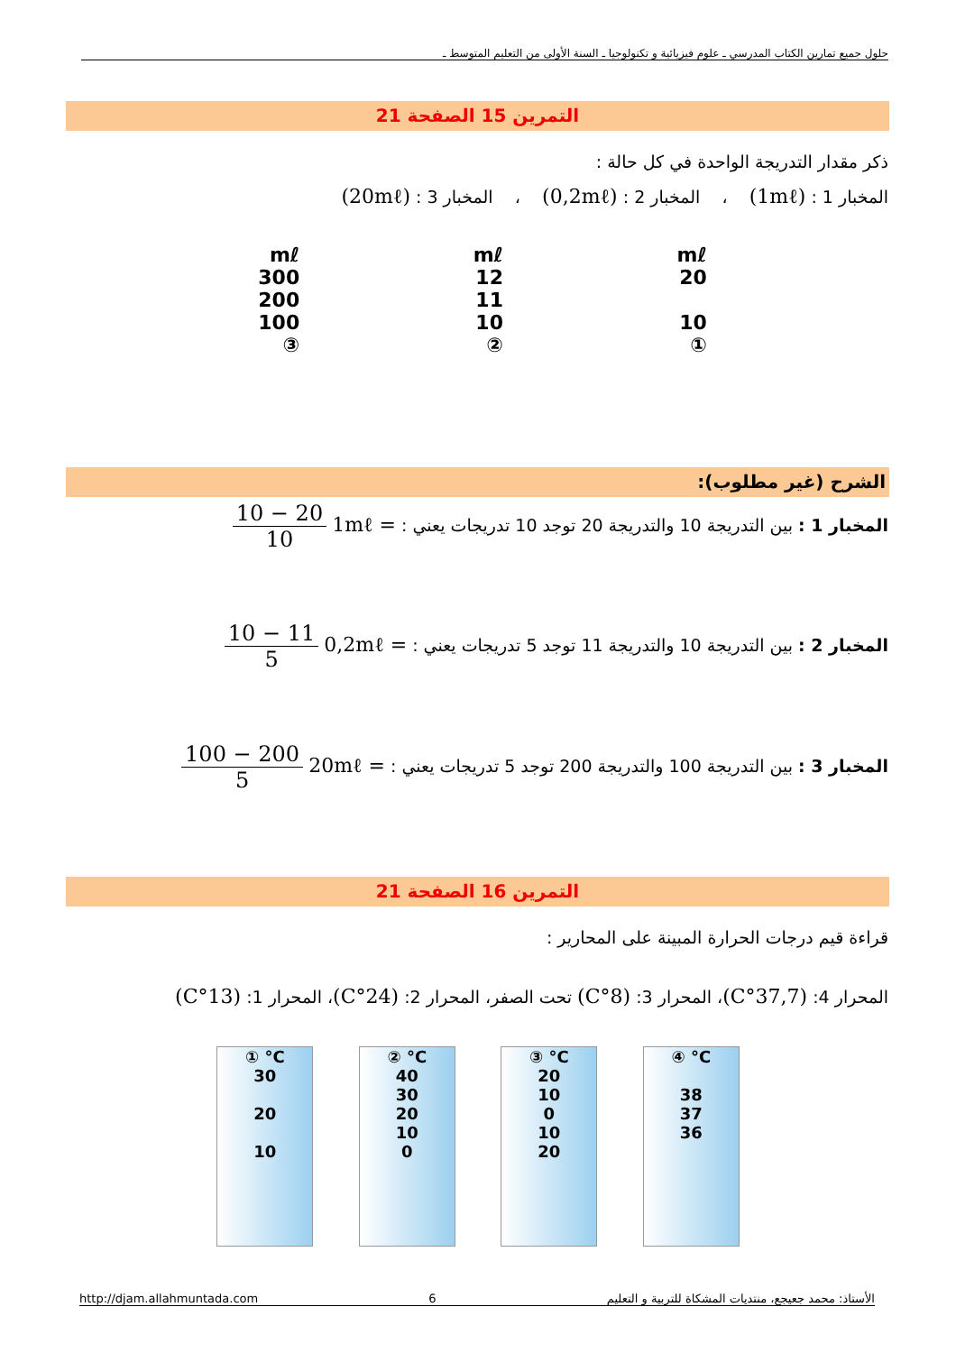حلول جميع تمارين الكتاب المدرسي ـ علوم فيزيائية و تكنولوجيا ـ السنة الأولى من التعليم المتوسط ـ
التمرين 15 الصفحة 21
ذكر مقدار التدريجة الواحدة في كل حالة :
المخبار 1 : (1mℓ) ، المخبار 2 : (0,2mℓ) ، المخبار 3 : (20mℓ)
mℓ
20
10
①
mℓ
12
11
10
②
mℓ
300
200
100
③
الشرح (غير مطلوب):
المخبار 1 : بين التدريجة 10 والتدريجة 20 توجد 10 تدريجات يعني : = 1mℓ 20 − 10 10
المخبار 2 : بين التدريجة 10 والتدريجة 11 توجد 5 تدريجات يعني : = 0,2mℓ 11 − 10 5
المخبار 3 : بين التدريجة 100 والتدريجة 200 توجد 5 تدريجات يعني : = 20mℓ 200 − 100 5
التمرين 16 الصفحة 21
قراءة قيم درجات الحرارة المبينة على المحارير :
المحرار 4: (37,7°C)، المحرار 3: (8°C) تحت الصفر، المحرار 2: (24°C)، المحرار 1: (13°C)
① °C
30
20
10
② °C
40
30
20
10
0
③ °C
20
10
0
10
20
④ °C
38
37
36
http://djam.allahmuntada.com 6 الأستاذ: محمد جعيجع، منتديات المشكاة للتربية و التعليم